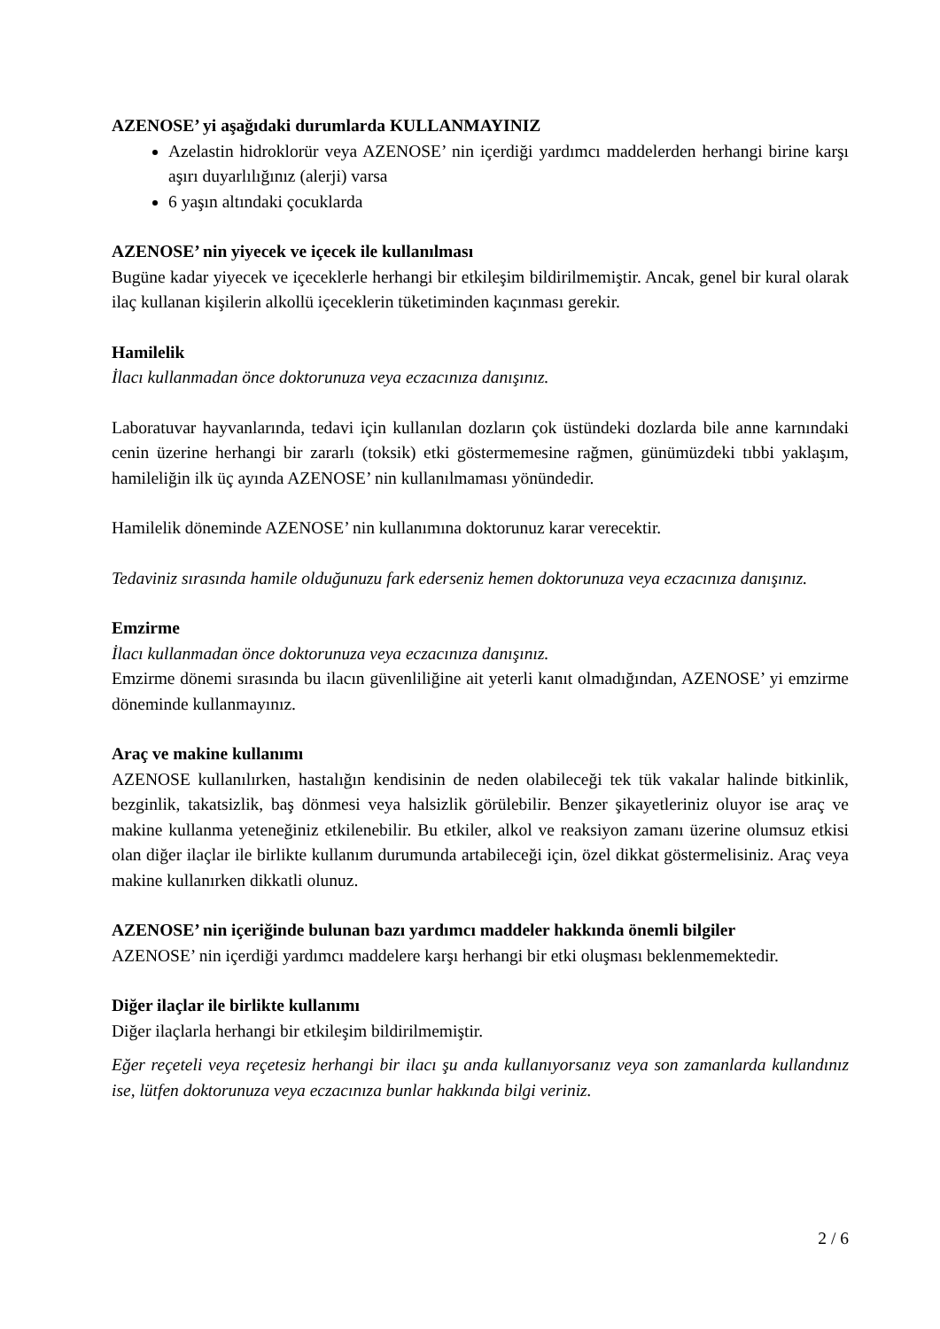AZENOSE’ yi aşağıdaki durumlarda KULLANMAYINIZ
Azelastin hidroklorür veya AZENOSE’ nin içerdiği yardımcı maddelerden herhangi birine karşı aşırı duyarlılığınız (alerji) varsa
6 yaşın altındaki çocuklarda
AZENOSE’ nin yiyecek ve içecek ile kullanılması
Bugüne kadar yiyecek ve içeceklerle herhangi bir etkileşim bildirilmemiştir. Ancak, genel bir kural olarak ilaç kullanan kişilerin alkollü içeceklerin tüketiminden kaçınması gerekir.
Hamilelik
İlacı kullanmadan önce doktorunuza veya eczacınıza danışınız.
Laboratuvar hayvanlarında, tedavi için kullanılan dozların çok üstündeki dozlarda bile anne karnındaki cenin üzerine herhangi bir zararlı (toksik) etki göstermemesine rağmen, günümüzdeki tıbbi yaklaşım, hamileliğin ilk üç ayında AZENOSE’ nin kullanılmaması yönündedir.
Hamilelik döneminde AZENOSE’ nin kullanımına doktorunuz karar verecektir.
Tedaviniz sırasında hamile olduğunuzu fark ederseniz hemen doktorunuza veya eczacınıza danışınız.
Emzirme
İlacı kullanmadan önce doktorunuza veya eczacınıza danışınız.
Emzirme dönemi sırasında bu ilacın güvenliliğine ait yeterli kanıt olmadığından, AZENOSE’ yi emzirme döneminde kullanmayınız.
Araç ve makine kullanımı
AZENOSE kullanılırken, hastalığın kendisinin de neden olabileceği tek tük vakalar halinde bitkinlik, bezginlik, takatsizlik, baş dönmesi veya halsizlik görülebilir. Benzer şikayetleriniz oluyor ise araç ve makine kullanma yeteneğiniz etkilenebilir. Bu etkiler, alkol ve reaksiyon zamanı üzerine olumsuz etkisi olan diğer ilaçlar ile birlikte kullanım durumunda artabileceği için, özel dikkat göstermelisiniz. Araç veya makine kullanırken dikkatli olunuz.
AZENOSE’ nin içeriğinde bulunan bazı yardımcı maddeler hakkında önemli bilgiler
AZENOSE’ nin içerdiği yardımcı maddelere karşı herhangi bir etki oluşması beklenmemektedir.
Diğer ilaçlar ile birlikte kullanımı
Diğer ilaçlarla herhangi bir etkileşim bildirilmemiştir.
Eğer reçeteli veya reçetesiz herhangi bir ilacı şu anda kullanıyorsanız veya son zamanlarda kullandınız ise, lütfen doktorunuza veya eczacınıza bunlar hakkında bilgi veriniz.
2 / 6